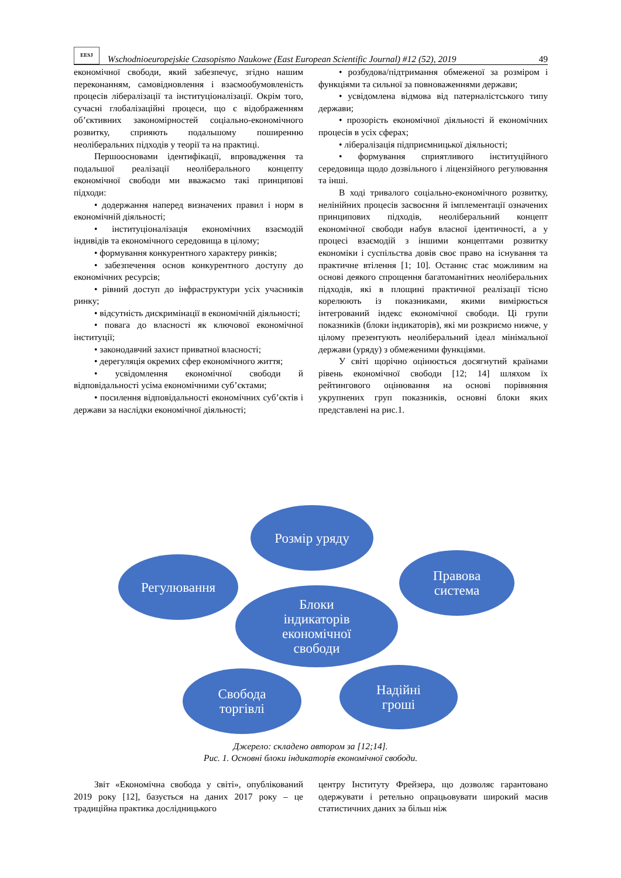EESJ
Wschodnioeuropejskie Czasopismo Naukowe (East European Scientific Journal) #12 (52), 2019 49
економічної свободи, який забезпечує, згідно нашим переконанням, самовідновлення і взаємообумовленість процесів лібералізації та інституціоналізації. Окрім того, сучасні глобалізаційні процеси, що є відображенням об’єктивних закономірностей соціально-економічного розвитку, сприяють подальшому поширенню неоліберальних підходів у теорії та на практиці.
Першоосновами ідентифікації, впровадження та подальшої реалізації неоліберального концепту економічної свободи ми вважаємо такі принципові підходи:
• додержання наперед визначених правил і норм в економічній діяльності;
• інституціоналізація економічних взаємодій індивідів та економічного середовища в цілому;
• формування конкурентного характеру ринків;
• забезпечення основ конкурентного доступу до економічних ресурсів;
• рівний доступ до інфраструктури усіх учасників ринку;
• відсутність дискримінації в економічній діяльності;
• повага до власності як ключової економічної інституції;
• законодавчий захист приватної власності;
• дерегуляція окремих сфер економічного життя;
• усвідомлення економічної свободи й відповідальності усіма економічними суб’єктами;
• посилення відповідальності економічних суб’єктів і держави за наслідки економічної діяльності;
• розбудова/підтримання обмеженої за розміром і функціями та сильної за повноваженнями держави;
• усвідомлена відмова від патерналістського типу держави;
• прозорість економічної діяльності й економічних процесів в усіх сферах;
• лібералізація підприємницької діяльності;
• формування сприятливого інституційного середовища щодо дозвільного і ліцензійного регулювання та інші.
В ході тривалого соціально-економічного розвитку, нелінійних процесів засвоєння й імплементації означених принципових підходів, неоліберальний концепт економічної свободи набув власної ідентичності, а у процесі взаємодій з іншими концептами розвитку економіки і суспільства довів своє право на існування та практичне втілення [1; 10]. Останнє стає можливим на основі деякого спрощення багатоманітних неоліберальних підходів, які в площині практичної реалізації тісно корелюють із показниками, якими вимірюється інтегрований індекс економічної свободи. Ці групи показників (блоки індикаторів), які ми розкриємо нижче, у цілому презентують неоліберальний ідеал мінімальної держави (уряду) з обмеженими функціями.
У світі щорічно оцінюється досягнутий країнами рівень економічної свободи [12; 14] шляхом їх рейтингового оцінювання на основі порівняння укрупнених груп показників, основні блоки яких представлені на рис.1.
Розмір уряду
Регулювання
Правова
система
Блоки
індикаторів
економічної
свободи
Свобода
торгівлі
Надійні
гроші
Джерело: складено автором за [12;14].
Рис. 1. Основні блоки індикаторів економічної свободи.
Звіт «Економічна свобода у світі», опублікований 2019 року [12], базується на даних 2017 року – це традиційна практика дослідницького
центру Інституту Фрейзера, що дозволяє гарантовано одержувати і ретельно опрацьовувати широкий масив статистичних даних за більш ніж